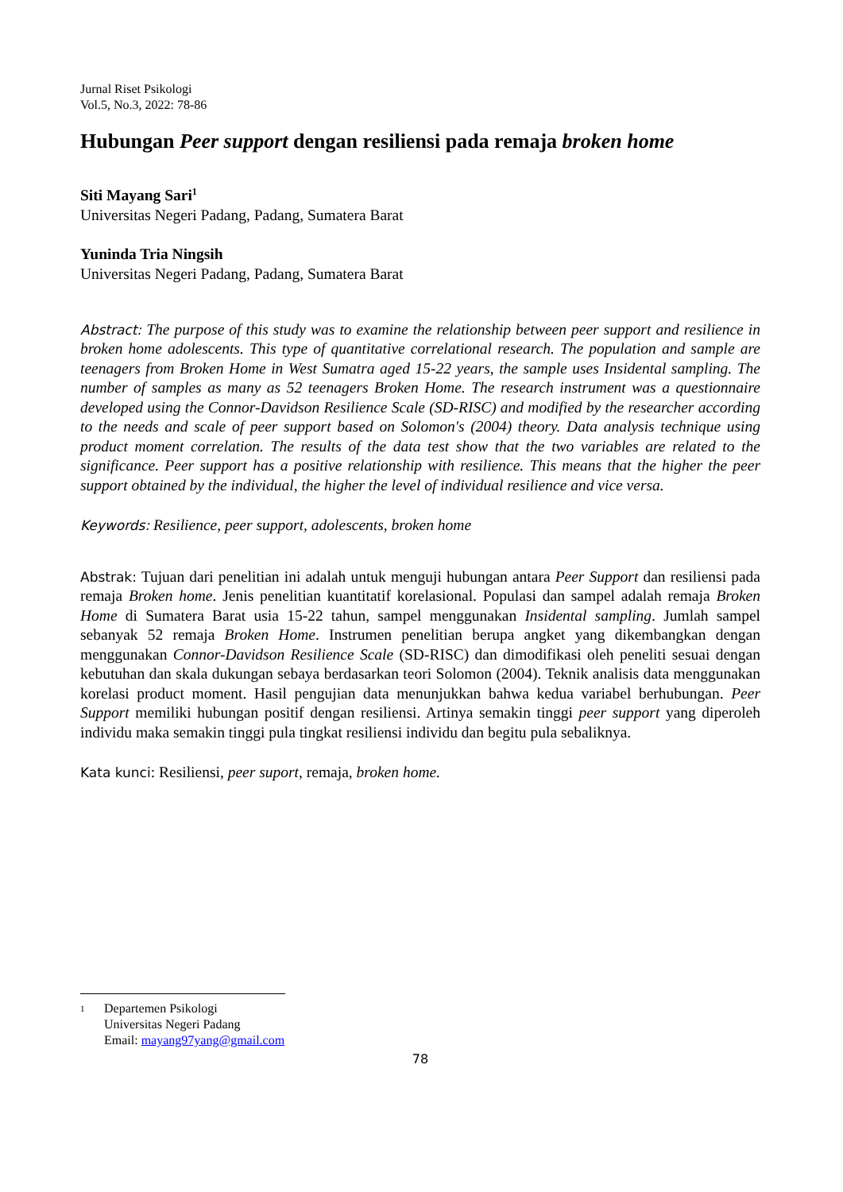Jurnal Riset Psikologi
Vol.5, No.3, 2022: 78-86
Hubungan Peer support dengan resiliensi pada remaja broken home
Siti Mayang Sari<sup>1</sup>
Universitas Negeri Padang, Padang, Sumatera Barat
Yuninda Tria Ningsih
Universitas Negeri Padang, Padang, Sumatera Barat
Abstract: The purpose of this study was to examine the relationship between peer support and resilience in broken home adolescents. This type of quantitative correlational research. The population and sample are teenagers from Broken Home in West Sumatra aged 15-22 years, the sample uses Insidental sampling. The number of samples as many as 52 teenagers Broken Home. The research instrument was a questionnaire developed using the Connor-Davidson Resilience Scale (SD-RISC) and modified by the researcher according to the needs and scale of peer support based on Solomon's (2004) theory. Data analysis technique using product moment correlation. The results of the data test show that the two variables are related to the significance. Peer support has a positive relationship with resilience. This means that the higher the peer support obtained by the individual, the higher the level of individual resilience and vice versa.
Keywords: Resilience, peer support, adolescents, broken home
Abstrak: Tujuan dari penelitian ini adalah untuk menguji hubungan antara Peer Support dan resiliensi pada remaja Broken home. Jenis penelitian kuantitatif korelasional. Populasi dan sampel adalah remaja Broken Home di Sumatera Barat usia 15-22 tahun, sampel menggunakan Insidental sampling. Jumlah sampel sebanyak 52 remaja Broken Home. Instrumen penelitian berupa angket yang dikembangkan dengan menggunakan Connor-Davidson Resilience Scale (SD-RISC) dan dimodifikasi oleh peneliti sesuai dengan kebutuhan dan skala dukungan sebaya berdasarkan teori Solomon (2004). Teknik analisis data menggunakan korelasi product moment. Hasil pengujian data menunjukkan bahwa kedua variabel berhubungan. Peer Support memiliki hubungan positif dengan resiliensi. Artinya semakin tinggi peer support yang diperoleh individu maka semakin tinggi pula tingkat resiliensi individu dan begitu pula sebaliknya.
Kata kunci: Resiliensi, peer suport, remaja, broken home.
1
Departemen Psikologi
Universitas Negeri Padang
Email: mayang97yang@gmail.com
78